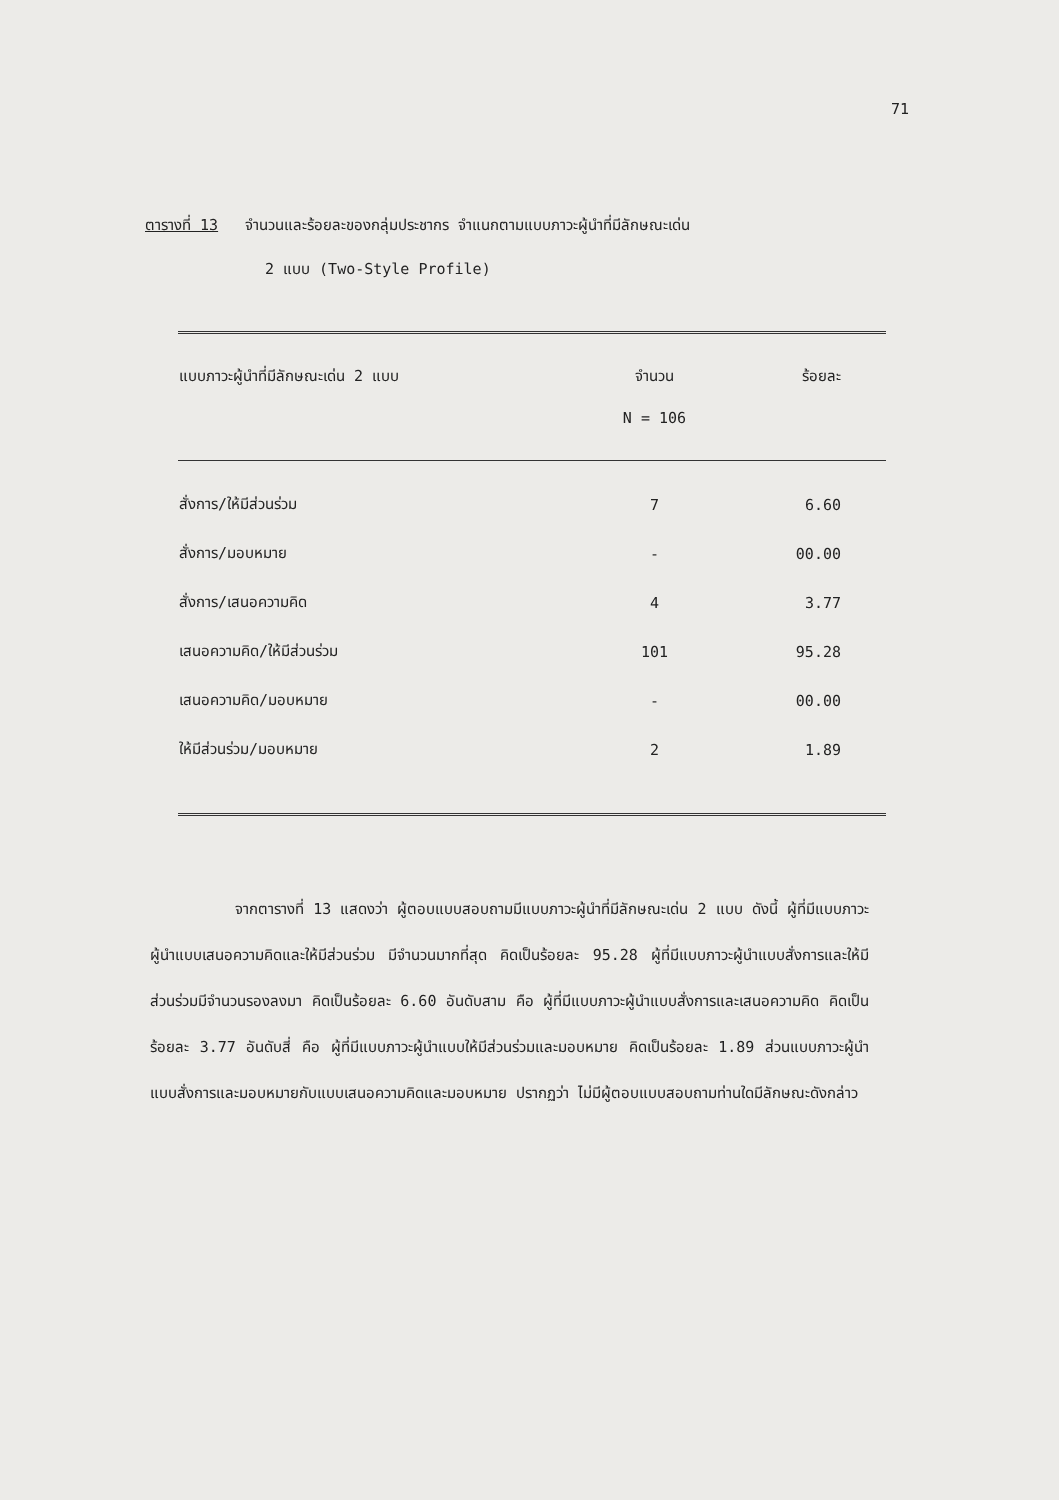71
ตารางที่ 13 จำนวนและร้อยละของกลุ่มประชากร จำแนกตามแบบภาวะผู้นำที่มีลักษณะเด่น
2 แบบ (Two-Style Profile)
| แบบภาวะผู้นำที่มีลักษณะเด่น 2 แบบ | จำนวน | ร้อยละ |
| --- | --- | --- |
| | N = 106 | |
| สั่งการ/ให้มีส่วนร่วม | 7 | 6.60 |
| สั่งการ/มอบหมาย | - | 00.00 |
| สั่งการ/เสนอความคิด | 4 | 3.77 |
| เสนอความคิด/ให้มีส่วนร่วม | 101 | 95.28 |
| เสนอความคิด/มอบหมาย | - | 00.00 |
| ให้มีส่วนร่วม/มอบหมาย | 2 | 1.89 |
จากตารางที่ 13 แสดงว่า ผู้ตอบแบบสอบถามมีแบบภาวะผู้นำที่มีลักษณะเด่น 2 แบบ ดังนี้ ผู้ที่มีแบบภาวะผู้นำแบบเสนอความคิดและให้มีส่วนร่วม มีจำนวนมากที่สุด คิดเป็นร้อยละ 95.28 ผู้ที่มีแบบภาวะผู้นำแบบสั่งการและให้มีส่วนร่วมมีจำนวนรองลงมา คิดเป็นร้อยละ 6.60 อันดับสาม คือ ผู้ที่มีแบบภาวะผู้นำแบบสั่งการและเสนอความคิด คิดเป็นร้อยละ 3.77 อันดับสี่ คือ ผู้ที่มีแบบภาวะผู้นำแบบให้มีส่วนร่วมและมอบหมาย คิดเป็นร้อยละ 1.89 ส่วนแบบภาวะผู้นำแบบสั่งการและมอบหมายกับแบบเสนอความคิดและมอบหมาย ปรากฏว่า ไม่มีผู้ตอบแบบสอบถามท่านใดมีลักษณะดังกล่าว